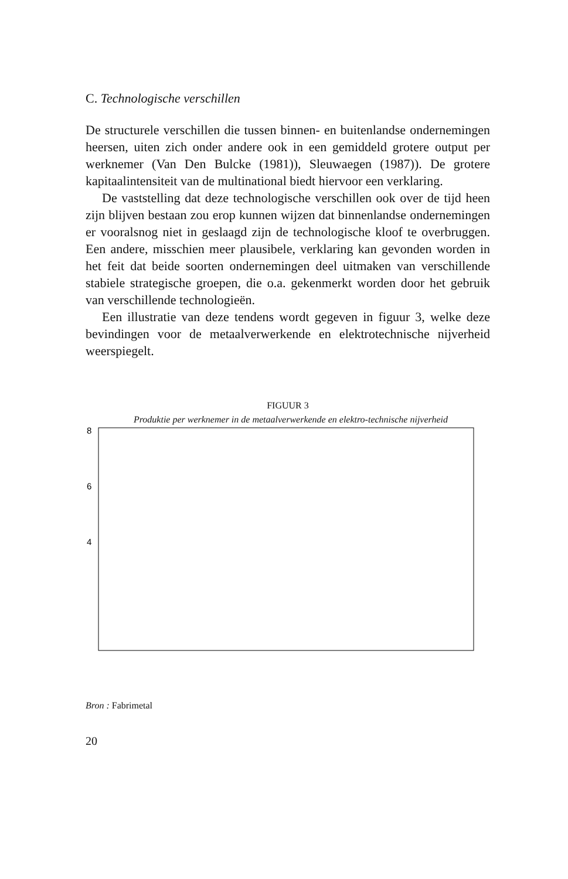C. Technologische verschillen
De structurele verschillen die tussen binnen- en buitenlandse ondernemingen heersen, uiten zich onder andere ook in een gemiddeld grotere output per werknemer (Van Den Bulcke (1981)), Sleuwaegen (1987)). De grotere kapitaalintensiteit van de multinational biedt hiervoor een verklaring.
De vaststelling dat deze technologische verschillen ook over de tijd heen zijn blijven bestaan zou erop kunnen wijzen dat binnenlandse ondernemingen er vooralsnog niet in geslaagd zijn de technologische kloof te overbruggen. Een andere, misschien meer plausibele, verklaring kan gevonden worden in het feit dat beide soorten ondernemingen deel uitmaken van verschillende stabiele strategische groepen, die o.a. gekenmerkt worden door het gebruik van verschillende technologieën.
Een illustratie van deze tendens wordt gegeven in figuur 3, welke deze bevindingen voor de metaalverwerkende en elektrotechnische nijverheid weerspiegelt.
FIGUUR 3
Produktie per werknemer in de metaalverwerkende en elektro-technische nijverheid
8
6
4
Bron : Fabrimetal
20